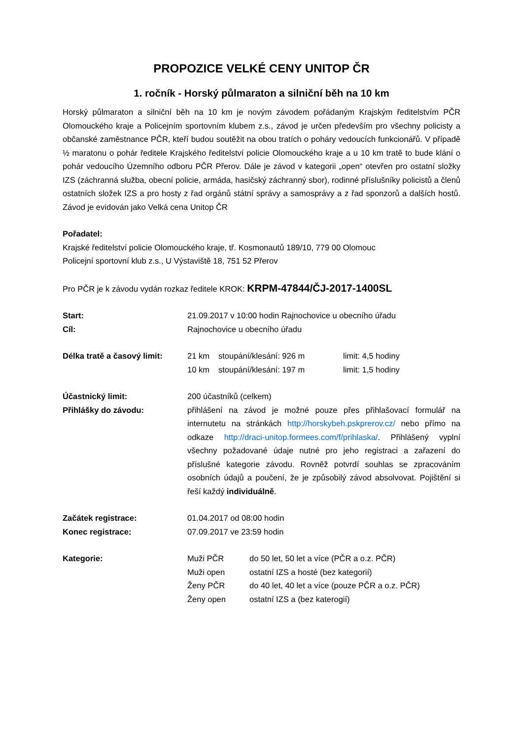PROPOZICE VELKÉ CENY UNITOP ČR
1. ročník - Horský půlmaraton a silniční běh na 10 km
Horský půlmaraton a silniční běh na 10 km je novým závodem pořádaným Krajským ředitelstvím PČR Olomouckého kraje a Policejním sportovním klubem z.s., závod je určen především pro všechny policisty a občanské zaměstnance PČR, kteří budou soutěžit na obou tratích o poháry vedoucích funkcionářů. V případě ½ maratonu o pohár ředitele Krajského ředitelství policie Olomouckého kraje a u 10 km tratě to bude klání o pohár vedoucího Územního odboru PČR Přerov. Dále je závod v kategorii „open“ otevřen pro ostatní složky IZS (záchranná služba, obecní policie, armáda, hasičský záchranný sbor), rodinné příslušníky policistů a členů ostatních složek IZS a pro hosty z řad orgánů státní správy a samosprávy a z řad sponzorů a dalších hostů. Závod je evidován jako Velká cena Unitop ČR
Pořadatel:
Krajské ředitelství policie Olomouckého kraje, tř. Kosmonautů 189/10, 779 00 Olomouc
Policejní sportovní klub z.s., U Výstaviště 18, 751 52 Přerov
Pro PČR je k závodu vydán rozkaz ředitele KROK: KRPM-47844/ČJ-2017-1400SL
Start: 21.09.2017 v 10:00 hodin Rajnochovice u obecního úřadu
Cíl: Rajnochovice u obecního úřadu
Délka tratě a časový limit:
21 km stoupání/klesání: 926 m limit: 4,5 hodiny
10 km stoupání/klesání: 197 m limit: 1,5 hodiny
Účastnický limit: 200 účastníků (celkem)
Přihlášky do závodu: přihlášení na závod je možné pouze přes přihlašovací formulář na internutetu na stránkách http://horskybeh.pskprerov.cz/ nebo přímo na odkaze http://draci-unitop.formees.com/f/prihlaska/. Přihlášený vyplní všechny požadované údaje nutné pro jeho registraci a zařazení do příslušné kategorie závodu. Rovněž potvrdí souhlas se zpracováním osobních údajů a poučení, že je způsobilý závod absolvovat. Pojištění si řeší každý individuálně.
Začátek registrace: 01.04.2017 od 08:00 hodin
Konec registrace: 07.09.2017 ve 23:59 hodin
Kategorie: Muži PČR do 50 let, 50 let a více (PČR a o.z. PČR)
Muži open ostatní IZS a hosté (bez kategorií)
Ženy PČR do 40 let, 40 let a více (pouze PČR a o.z. PČR)
Ženy open ostatní IZS a (bez katerogií)